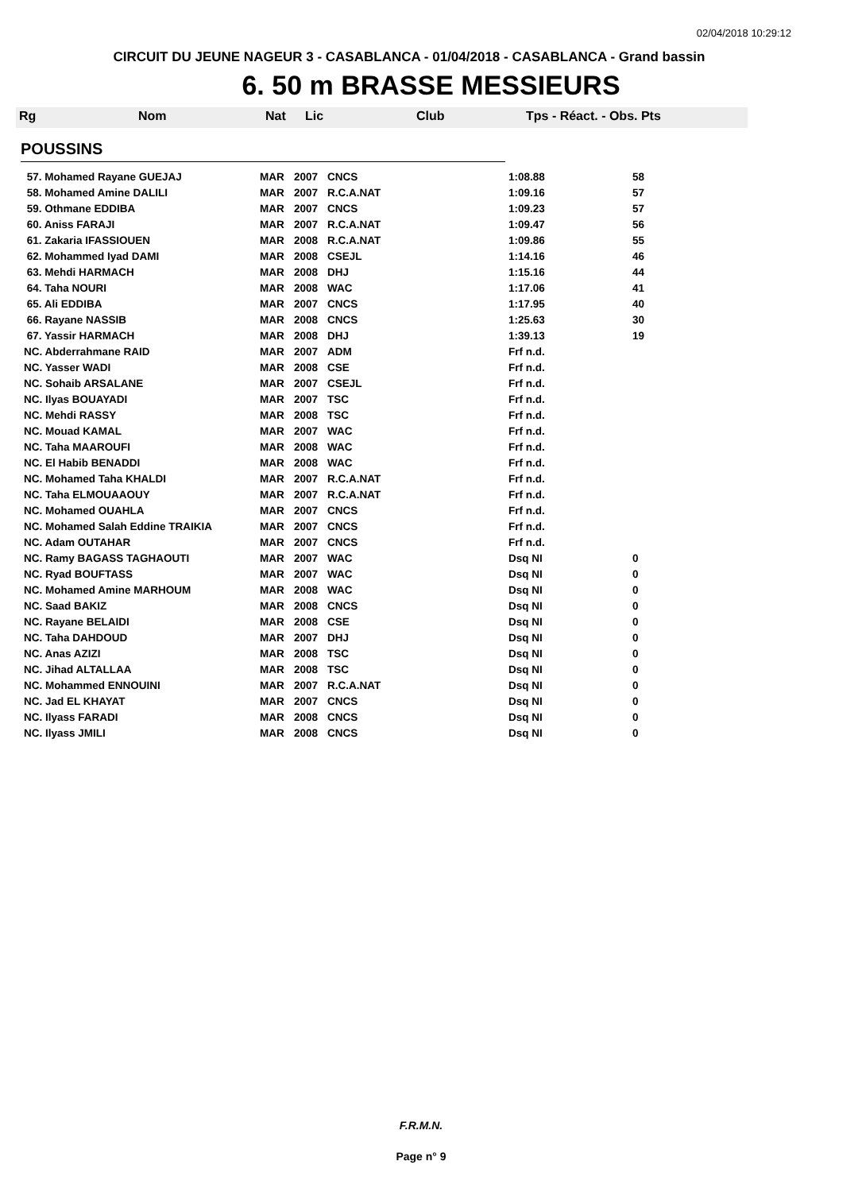02/04/2018 10:29:12
CIRCUIT DU JEUNE NAGEUR 3 - CASABLANCA - 01/04/2018 - CASABLANCA - Grand bassin
6. 50 m BRASSE MESSIEURS
Rg Nom Nat Lic Club Tps - Réact. - Obs. Pts
POUSSINS
| 57. Mohamed Rayane GUEJAJ | MAR | 2007 | CNCS | 1:08.88 | 58 |
| 58. Mohamed Amine DALILI | MAR | 2007 | R.C.A.NAT | 1:09.16 | 57 |
| 59. Othmane EDDIBA | MAR | 2007 | CNCS | 1:09.23 | 57 |
| 60. Aniss FARAJI | MAR | 2007 | R.C.A.NAT | 1:09.47 | 56 |
| 61. Zakaria IFASSIOUEN | MAR | 2008 | R.C.A.NAT | 1:09.86 | 55 |
| 62. Mohammed Iyad DAMI | MAR | 2008 | CSEJL | 1:14.16 | 46 |
| 63. Mehdi HARMACH | MAR | 2008 | DHJ | 1:15.16 | 44 |
| 64. Taha NOURI | MAR | 2008 | WAC | 1:17.06 | 41 |
| 65. Ali EDDIBA | MAR | 2007 | CNCS | 1:17.95 | 40 |
| 66. Rayane NASSIB | MAR | 2008 | CNCS | 1:25.63 | 30 |
| 67. Yassir HARMACH | MAR | 2008 | DHJ | 1:39.13 | 19 |
| NC. Abderrahmane RAID | MAR | 2007 | ADM | Frf n.d. | |
| NC. Yasser WADI | MAR | 2008 | CSE | Frf n.d. | |
| NC. Sohaib ARSALANE | MAR | 2007 | CSEJL | Frf n.d. | |
| NC. Ilyas BOUAYADI | MAR | 2007 | TSC | Frf n.d. | |
| NC. Mehdi RASSY | MAR | 2008 | TSC | Frf n.d. | |
| NC. Mouad KAMAL | MAR | 2007 | WAC | Frf n.d. | |
| NC. Taha MAAROUFI | MAR | 2008 | WAC | Frf n.d. | |
| NC. El Habib BENADDI | MAR | 2008 | WAC | Frf n.d. | |
| NC. Mohamed Taha KHALDI | MAR | 2007 | R.C.A.NAT | Frf n.d. | |
| NC. Taha ELMOUAAOUY | MAR | 2007 | R.C.A.NAT | Frf n.d. | |
| NC. Mohamed OUAHLA | MAR | 2007 | CNCS | Frf n.d. | |
| NC. Mohamed Salah Eddine TRAIKIA | MAR | 2007 | CNCS | Frf n.d. | |
| NC. Adam OUTAHAR | MAR | 2007 | CNCS | Frf n.d. | |
| NC. Ramy BAGASS TAGHAOUTI | MAR | 2007 | WAC | Dsq NI | 0 |
| NC. Ryad BOUFTASS | MAR | 2007 | WAC | Dsq NI | 0 |
| NC. Mohamed Amine MARHOUM | MAR | 2008 | WAC | Dsq NI | 0 |
| NC. Saad BAKIZ | MAR | 2008 | CNCS | Dsq NI | 0 |
| NC. Rayane BELAIDI | MAR | 2008 | CSE | Dsq NI | 0 |
| NC. Taha DAHDOUD | MAR | 2007 | DHJ | Dsq NI | 0 |
| NC. Anas AZIZI | MAR | 2008 | TSC | Dsq NI | 0 |
| NC. Jihad ALTALLAA | MAR | 2008 | TSC | Dsq NI | 0 |
| NC. Mohammed ENNOUINI | MAR | 2007 | R.C.A.NAT | Dsq NI | 0 |
| NC. Jad EL KHAYAT | MAR | 2007 | CNCS | Dsq NI | 0 |
| NC. Ilyass FARADI | MAR | 2008 | CNCS | Dsq NI | 0 |
| NC. Ilyass JMILI | MAR | 2008 | CNCS | Dsq NI | 0 |
F.R.M.N.
Page n° 9